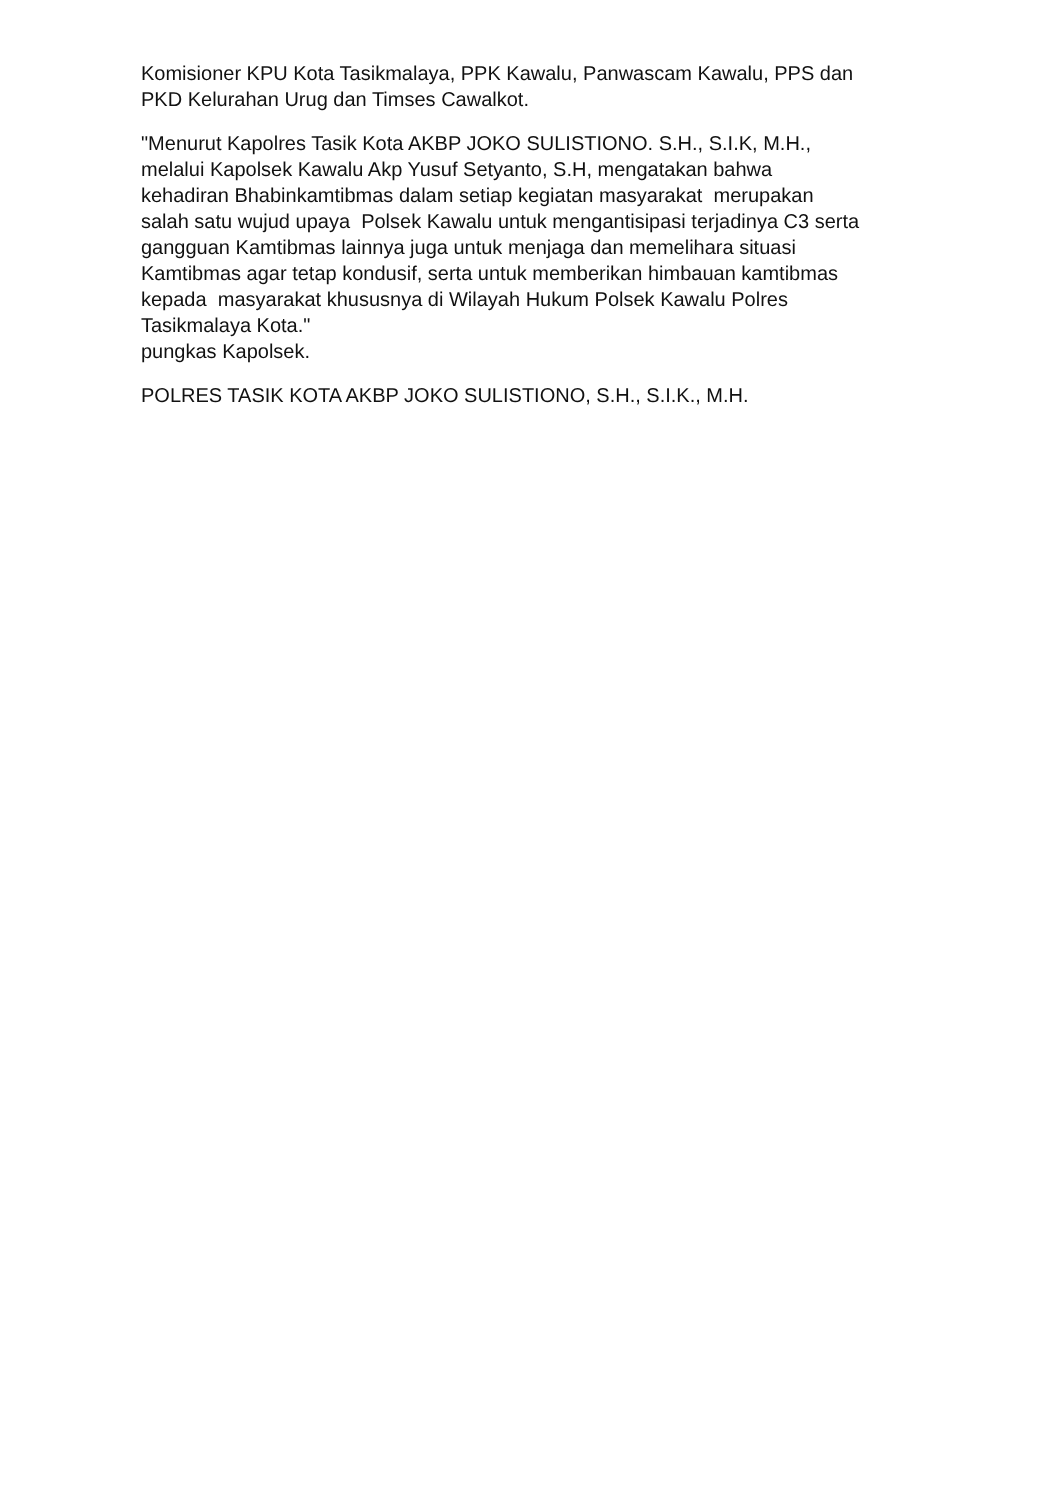Komisioner KPU Kota Tasikmalaya, PPK Kawalu, Panwascam Kawalu, PPS dan
PKD Kelurahan Urug dan Timses Cawalkot.
"Menurut Kapolres Tasik Kota AKBP JOKO SULISTIONO. S.H., S.I.K, M.H.,
melalui Kapolsek Kawalu Akp Yusuf Setyanto, S.H, mengatakan bahwa
kehadiran Bhabinkamtibmas dalam setiap kegiatan masyarakat merupakan
salah satu wujud upaya Polsek Kawalu untuk mengantisipasi terjadinya C3 serta
gangguan Kamtibmas lainnya juga untuk menjaga dan memelihara situasi
Kamtibmas agar tetap kondusif, serta untuk memberikan himbauan kamtibmas
kepada masyarakat khususnya di Wilayah Hukum Polsek Kawalu Polres
Tasikmalaya Kota."
pungkas Kapolsek.
POLRES TASIK KOTA AKBP JOKO SULISTIONO, S.H., S.I.K., M.H.